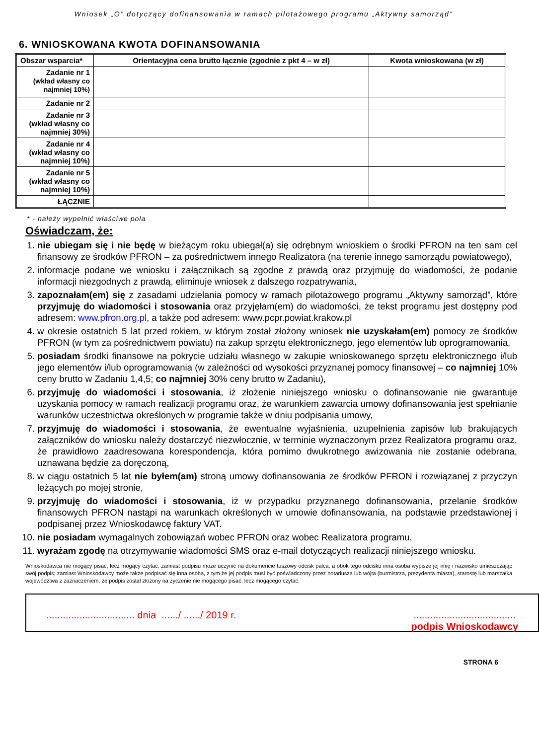Wniosek „O” dotyczący dofinansowania w ramach pilotażowego programu „Aktywny samorząd”
6. WNIOSKOWANA KWOTA DOFINANSOWANIA
| Obszar wsparcia* | Orientacyjna cena brutto łącznie (zgodnie z pkt 4 – w zł) | Kwota wnioskowana (w zł) |
| --- | --- | --- |
| Zadanie nr 1 (wkład własny co najmniej 10%) | | |
| Zadanie nr 2 | | |
| Zadanie nr 3 (wkład własny co najmniej 30%) | | |
| Zadanie nr 4 (wkład własny co najmniej 10%) | | |
| Zadanie nr 5 (wkład własny co najmniej 10%) | | |
| ŁĄCZNIE | | |
* - należy wypełnić właściwe pola
Oświadczam, że:
1. nie ubiegam się i nie będę w bieżącym roku ubiegał(a) się odrębnym wnioskiem o środki PFRON na ten sam cel finansowy ze środków PFRON – za pośrednictwem innego Realizatora (na terenie innego samorządu powiatowego),
2. informacje podane we wniosku i załącznikach są zgodne z prawdą oraz przyjmuję do wiadomości, że podanie informacji niezgodnych z prawdą, eliminuje wniosek z dalszego rozpatrywania,
3. zapoznałam(em) się z zasadami udzielania pomocy w ramach pilotażowego programu „Aktywny samorząd”, które przyjmuję do wiadomości i stosowania oraz przyjęłam(em) do wiadomości, że tekst programu jest dostępny pod adresem: www.pfron.org.pl, a także pod adresem: www.pcpr.powiat.krakow.pl
4. w okresie ostatnich 5 lat przed rokiem, w którym został złożony wniosek nie uzyskałam(em) pomocy ze środków PFRON (w tym za pośrednictwem powiatu) na zakup sprzętu elektronicznego, jego elementów lub oprogramowania,
5. posiadam środki finansowe na pokrycie udziału własnego w zakupie wnioskowanego sprzętu elektronicznego i/lub jego elementów i/lub oprogramowania (w zależności od wysokości przyznanej pomocy finansowej – co najmniej 10% ceny brutto w Zadaniu 1,4,5; co najmniej 30% ceny brutto w Zadaniu),
6. przyjmuję do wiadomości i stosowania, iż złożenie niniejszego wniosku o dofinansowanie nie gwarantuje uzyskania pomocy w ramach realizacji programu oraz, że warunkiem zawarcia umowy dofinansowania jest spełnianie warunków uczestnictwa określonych w programie także w dniu podpisania umowy,
7. przyjmuję do wiadomości i stosowania, że ewentualne wyjaśnienia, uzupełnienia zapisów lub brakujących załączników do wniosku należy dostarczyć niezwłocznie, w terminie wyznaczonym przez Realizatora programu oraz, że prawidłowo zaadresowana korespondencja, która pomimo dwukrotnego awizowania nie zostanie odebrana, uznawana będzie za doręczoną,
8. w ciągu ostatnich 5 lat nie byłem(am) stroną umowy dofinansowania ze środków PFRON i rozwiązanej z przyczyn leżących po mojej stronie,
9. przyjmuję do wiadomości i stosowania, iż w przypadku przyznanego dofinansowania, przelanie środków finansowych PFRON nastąpi na warunkach określonych w umowie dofinansowania, na podstawie przedstawionej i podpisanej przez Wnioskodawcę faktury VAT.
10. nie posiadam wymagalnych zobowiązań wobec PFRON oraz wobec Realizatora programu,
11. wyrażam zgodę na otrzymywanie wiadomości SMS oraz e-mail dotyczących realizacji niniejszego wniosku.
Wnioskodawca nie mogący pisać, lecz mogący czytać, zamiast podpisu może uczynić na dokumencie tuszowy odcisk palca, a obok tego odcisku inna osoba wypisze jej imię i nazwisko umieszczając swój podpis; zamiast Wnioskodawcy może także podpisać się inna osoba, z tym że jej podpis musi być poświadczony przez notariusza lub wójta (burmistrza, prezydenta miasta), starostę lub marszałka województwa z zaznaczeniem, że podpis został złożony na życzenie nie mogącego pisać, lecz mogącego czytać.
................................ dnia ....../ ....../ 2019 r.
.....................................
podpis Wnioskodawcy
STRONA 6
.